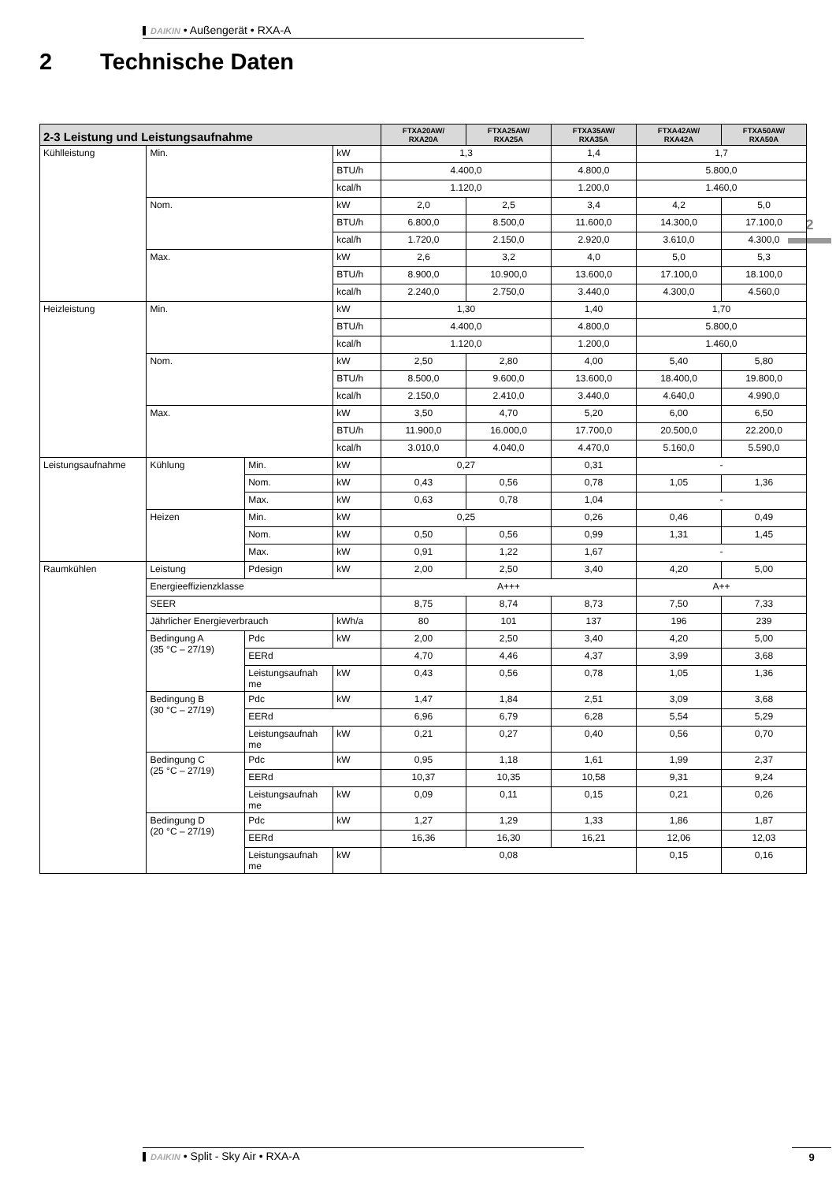DAIKIN • Außengerät • RXA-A
2 Technische Daten
2
| 2-3 Leistung und Leistungsaufnahme | | | | FTXA20AW/ RXA20A | FTXA25AW/ RXA25A | FTXA35AW/ RXA35A | FTXA42AW/ RXA42A | FTXA50AW/ RXA50A |
| --- | --- | --- | --- | --- | --- | --- | --- | --- |
| Kühlleistung | Min. | | kW | 1,3 | | 1,4 | 1,7 | |
| | | | BTU/h | 4.400,0 | | 4.800,0 | 5.800,0 | |
| | | | kcal/h | 1.120,0 | | 1.200,0 | 1.460,0 | |
| | Nom. | | kW | 2,0 | 2,5 | 3,4 | 4,2 | 5,0 |
| | | | BTU/h | 6.800,0 | 8.500,0 | 11.600,0 | 14.300,0 | 17.100,0 |
| | | | kcal/h | 1.720,0 | 2.150,0 | 2.920,0 | 3.610,0 | 4.300,0 |
| | Max. | | kW | 2,6 | 3,2 | 4,0 | 5,0 | 5,3 |
| | | | BTU/h | 8.900,0 | 10.900,0 | 13.600,0 | 17.100,0 | 18.100,0 |
| | | | kcal/h | 2.240,0 | 2.750,0 | 3.440,0 | 4.300,0 | 4.560,0 |
| Heizleistung | Min. | | kW | 1,30 | | 1,40 | 1,70 | |
| | | | BTU/h | 4.400,0 | | 4.800,0 | 5.800,0 | |
| | | | kcal/h | 1.120,0 | | 1.200,0 | 1.460,0 | |
| | Nom. | | kW | 2,50 | 2,80 | 4,00 | 5,40 | 5,80 |
| | | | BTU/h | 8.500,0 | 9.600,0 | 13.600,0 | 18.400,0 | 19.800,0 |
| | | | kcal/h | 2.150,0 | 2.410,0 | 3.440,0 | 4.640,0 | 4.990,0 |
| | Max. | | kW | 3,50 | 4,70 | 5,20 | 6,00 | 6,50 |
| | | | BTU/h | 11.900,0 | 16.000,0 | 17.700,0 | 20.500,0 | 22.200,0 |
| | | | kcal/h | 3.010,0 | 4.040,0 | 4.470,0 | 5.160,0 | 5.590,0 |
| Leistungsaufnahme | Kühlung | Min. | kW | 0,27 | | 0,31 | - | |
| | | Nom. | kW | 0,43 | 0,56 | 0,78 | 1,05 | 1,36 |
| | | Max. | kW | 0,63 | 0,78 | 1,04 | - | |
| | Heizen | Min. | kW | 0,25 | | 0,26 | 0,46 | 0,49 |
| | | Nom. | kW | 0,50 | 0,56 | 0,99 | 1,31 | 1,45 |
| | | Max. | kW | 0,91 | 1,22 | 1,67 | - | |
| Raumkühlen | Leistung | Pdesign | kW | 2,00 | 2,50 | 3,40 | 4,20 | 5,00 |
| | Energieeffizienzklasse | | | A+++ | | | A++ | |
| | SEER | | | 8,75 | 8,74 | 8,73 | 7,50 | 7,33 |
| | Jährlicher Energieverbrauch | | kWh/a | 80 | 101 | 137 | 196 | 239 |
| | Bedingung A (35 °C – 27/19) | Pdc | kW | 2,00 | 2,50 | 3,40 | 4,20 | 5,00 |
| | | EERd | | 4,70 | 4,46 | 4,37 | 3,99 | 3,68 |
| | | Leistungsaufnah me | kW | 0,43 | 0,56 | 0,78 | 1,05 | 1,36 |
| | Bedingung B (30 °C – 27/19) | Pdc | kW | 1,47 | 1,84 | 2,51 | 3,09 | 3,68 |
| | | EERd | | 6,96 | 6,79 | 6,28 | 5,54 | 5,29 |
| | | Leistungsaufnah me | kW | 0,21 | 0,27 | 0,40 | 0,56 | 0,70 |
| | Bedingung C (25 °C – 27/19) | Pdc | kW | 0,95 | 1,18 | 1,61 | 1,99 | 2,37 |
| | | EERd | | 10,37 | 10,35 | 10,58 | 9,31 | 9,24 |
| | | Leistungsaufnah me | kW | 0,09 | 0,11 | 0,15 | 0,21 | 0,26 |
| | Bedingung D (20 °C – 27/19) | Pdc | kW | 1,27 | 1,29 | 1,33 | 1,86 | 1,87 |
| | | EERd | | 16,36 | 16,30 | 16,21 | 12,06 | 12,03 |
| | | Leistungsaufnah me | kW | 0,08 | | | 0,15 | 0,16 |
DAIKIN • Split - Sky Air • RXA-A 9